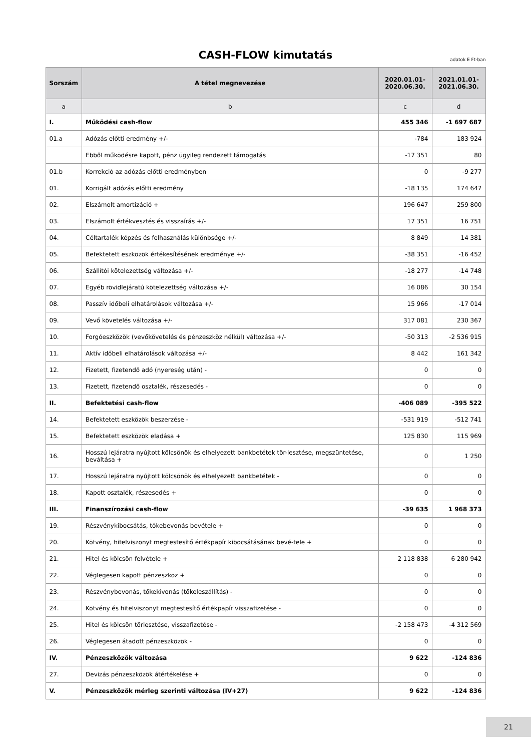CASH-FLOW kimutatás
adatok E Ft-ban
| Sorszám | A tétel megnevezése | 2020.01.01- 2020.06.30. | 2021.01.01- 2021.06.30. |
| --- | --- | --- | --- |
| a | b | c | d |
| I. | Működési cash-flow | 455 346 | -1 697 687 |
| 01.a | Adózás előtti eredmény +/- | -784 | 183 924 |
| | Ebből működésre kapott, pénz ügyileg rendezett támogatás | -17 351 | 80 |
| 01.b | Korrekció az adózás előtti eredményben | 0 | -9 277 |
| 01. | Korrigált adózás előtti eredmény | -18 135 | 174 647 |
| 02. | Elszámolt amortizáció + | 196 647 | 259 800 |
| 03. | Elszámolt értékvesztés és visszaírás +/- | 17 351 | 16 751 |
| 04. | Céltartalék képzés és felhasználás különbsége +/- | 8 849 | 14 381 |
| 05. | Befektetett eszközök értékesítésének eredménye +/- | -38 351 | -16 452 |
| 06. | Szállítói kötelezettség változása +/- | -18 277 | -14 748 |
| 07. | Egyéb rövidlejáratú kötelezettség változása +/- | 16 086 | 30 154 |
| 08. | Passzív időbeli elhatárolások változása +/- | 15 966 | -17 014 |
| 09. | Vevő követelés változása +/- | 317 081 | 230 367 |
| 10. | Forgóeszközök (vevőkövetelés és pénzeszköz nélkül) változása +/- | -50 313 | -2 536 915 |
| 11. | Aktív időbeli elhatárolások változása +/- | 8 442 | 161 342 |
| 12. | Fizetett, fizetendő adó (nyereség után) - | 0 | 0 |
| 13. | Fizetett, fizetendő osztalék, részesedés - | 0 | 0 |
| II. | Befektetési cash-flow | -406 089 | -395 522 |
| 14. | Befektetett eszközök beszerzése - | -531 919 | -512 741 |
| 15. | Befektetett eszközök eladása + | 125 830 | 115 969 |
| 16. | Hosszú lejáratra nyújtott kölcsönök és elhelyezett bankbetétek tör-lesztése, megszüntetése, beváltása + | 0 | 1 250 |
| 17. | Hosszú lejáratra nyújtott kölcsönök és elhelyezett bankbetétek - | 0 | 0 |
| 18. | Kapott osztalék, részesedés + | 0 | 0 |
| III. | Finanszírozási cash-flow | -39 635 | 1 968 373 |
| 19. | Részvénykibocsátás, tőkebevonás bevétele + | 0 | 0 |
| 20. | Kötvény, hitelviszonyt megtestesítő értékpapír kibocsátásának bevé-tele + | 0 | 0 |
| 21. | Hitel és kölcsön felvétele + | 2 118 838 | 6 280 942 |
| 22. | Véglegesen kapott pénzeszköz + | 0 | 0 |
| 23. | Részvénybevonás, tőkekivonás (tőkeleszállítás) - | 0 | 0 |
| 24. | Kötvény és hitelviszonyt megtestesítő értékpapír visszafizetése - | 0 | 0 |
| 25. | Hitel és kölcsön törlesztése, visszafizetése - | -2 158 473 | -4 312 569 |
| 26. | Véglegesen átadott pénzeszközök - | 0 | 0 |
| IV. | Pénzeszközök változása | 9 622 | -124 836 |
| 27. | Devizás pénzeszközök átértékelése + | 0 | 0 |
| V. | Pénzeszközök mérleg szerinti változása (IV+27) | 9 622 | -124 836 |
21